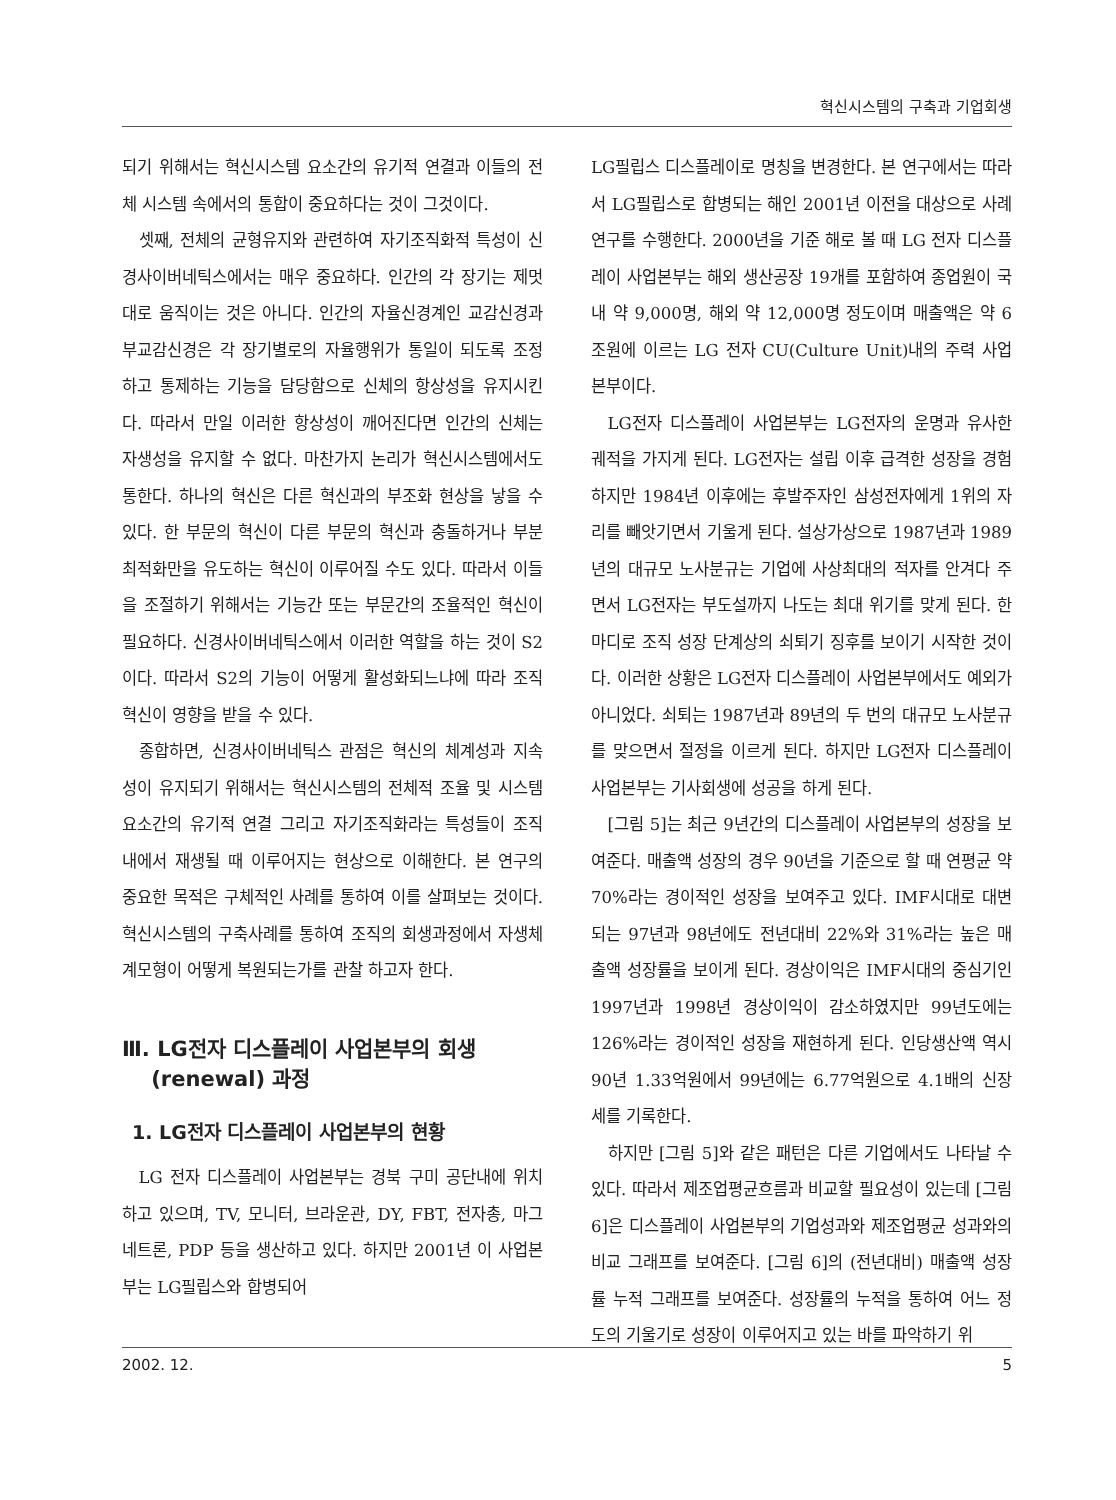혁신시스템의 구축과 기업회생
되기 위해서는 혁신시스템 요소간의 유기적 연결과 이들의 전체 시스템 속에서의 통합이 중요하다는 것이 그것이다.
셋째, 전체의 균형유지와 관련하여 자기조직화적 특성이 신경사이버네틱스에서는 매우 중요하다. 인간의 각 장기는 제멋대로 움직이는 것은 아니다. 인간의 자율신경계인 교감신경과 부교감신경은 각 장기별로의 자율행위가 통일이 되도록 조정하고 통제하는 기능을 담당함으로 신체의 항상성을 유지시킨다. 따라서 만일 이러한 항상성이 깨어진다면 인간의 신체는 자생성을 유지할 수 없다. 마찬가지 논리가 혁신시스템에서도 통한다. 하나의 혁신은 다른 혁신과의 부조화 현상을 낳을 수 있다. 한 부문의 혁신이 다른 부문의 혁신과 충돌하거나 부분최적화만을 유도하는 혁신이 이루어질 수도 있다. 따라서 이들을 조절하기 위해서는 기능간 또는 부문간의 조율적인 혁신이 필요하다. 신경사이버네틱스에서 이러한 역할을 하는 것이 S2이다. 따라서 S2의 기능이 어떻게 활성화되느냐에 따라 조직혁신이 영향을 받을 수 있다.
종합하면, 신경사이버네틱스 관점은 혁신의 체계성과 지속성이 유지되기 위해서는 혁신시스템의 전체적 조율 및 시스템 요소간의 유기적 연결 그리고 자기조직화라는 특성들이 조직 내에서 재생될 때 이루어지는 현상으로 이해한다. 본 연구의 중요한 목적은 구체적인 사례를 통하여 이를 살펴보는 것이다. 혁신시스템의 구축사례를 통하여 조직의 회생과정에서 자생체계모형이 어떻게 복원되는가를 관찰 하고자 한다.
Ⅲ. LG전자 디스플레이 사업본부의 회생
(renewal) 과정
1. LG전자 디스플레이 사업본부의 현황
LG 전자 디스플레이 사업본부는 경북 구미 공단내에 위치하고 있으며, TV, 모니터, 브라운관, DY, FBT, 전자총, 마그네트론, PDP 등을 생산하고 있다. 하지만 2001년 이 사업본부는 LG필립스와 합병되어
LG필립스 디스플레이로 명칭을 변경한다. 본 연구에서는 따라서 LG필립스로 합병되는 해인 2001년 이전을 대상으로 사례연구를 수행한다. 2000년을 기준 해로 볼 때 LG 전자 디스플레이 사업본부는 해외 생산공장 19개를 포함하여 종업원이 국내 약 9,000명, 해외 약 12,000명 정도이며 매출액은 약 6조원에 이르는 LG 전자 CU(Culture Unit)내의 주력 사업본부이다.
LG전자 디스플레이 사업본부는 LG전자의 운명과 유사한 궤적을 가지게 된다. LG전자는 설립 이후 급격한 성장을 경험하지만 1984년 이후에는 후발주자인 삼성전자에게 1위의 자리를 빼앗기면서 기울게 된다. 설상가상으로 1987년과 1989년의 대규모 노사분규는 기업에 사상최대의 적자를 안겨다 주면서 LG전자는 부도설까지 나도는 최대 위기를 맞게 된다. 한 마디로 조직 성장 단계상의 쇠퇴기 징후를 보이기 시작한 것이다. 이러한 상황은 LG전자 디스플레이 사업본부에서도 예외가 아니었다. 쇠퇴는 1987년과 89년의 두 번의 대규모 노사분규를 맞으면서 절정을 이르게 된다. 하지만 LG전자 디스플레이 사업본부는 기사회생에 성공을 하게 된다.
[그림 5]는 최근 9년간의 디스플레이 사업본부의 성장을 보여준다. 매출액 성장의 경우 90년을 기준으로 할 때 연평균 약 70%라는 경이적인 성장을 보여주고 있다. IMF시대로 대변되는 97년과 98년에도 전년대비 22%와 31%라는 높은 매출액 성장률을 보이게 된다. 경상이익은 IMF시대의 중심기인 1997년과 1998년 경상이익이 감소하였지만 99년도에는 126%라는 경이적인 성장을 재현하게 된다. 인당생산액 역시 90년 1.33억원에서 99년에는 6.77억원으로 4.1배의 신장세를 기록한다.
하지만 [그림 5]와 같은 패턴은 다른 기업에서도 나타날 수 있다. 따라서 제조업평균흐름과 비교할 필요성이 있는데 [그림 6]은 디스플레이 사업본부의 기업성과와 제조업평균 성과와의 비교 그래프를 보여준다. [그림 6]의 (전년대비) 매출액 성장률 누적 그래프를 보여준다. 성장률의 누적을 통하여 어느 정도의 기울기로 성장이 이루어지고 있는 바를 파악하기 위
2002. 12. 5